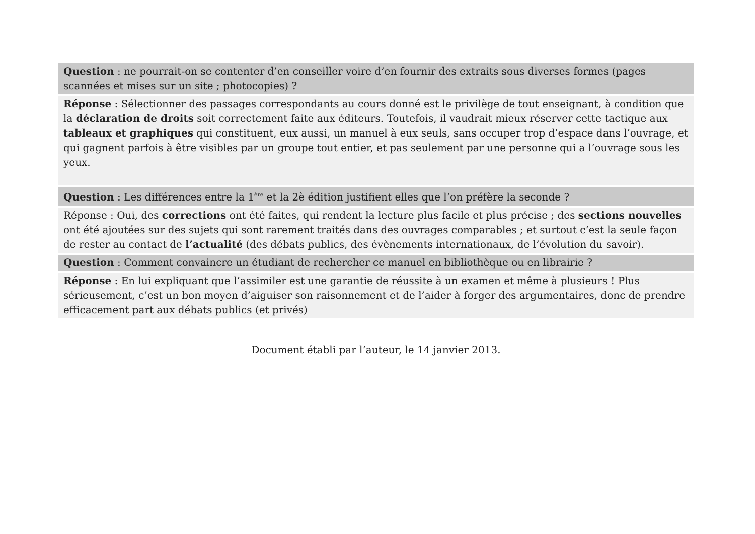Question : ne pourrait-on se contenter d’en conseiller voire d’en fournir des extraits sous diverses formes (pages scannées et mises sur un site ; photocopies) ?
Réponse : Sélectionner des passages correspondants au cours donné est le privilège de tout enseignant, à condition que la déclaration de droits soit correctement faite aux éditeurs. Toutefois, il vaudrait mieux réserver cette tactique aux tableaux et graphiques qui constituent, eux aussi, un manuel à eux seuls, sans occuper trop d’espace dans l’ouvrage, et qui gagnent parfois à être visibles par un groupe tout entier, et pas seulement par une personne qui a l’ouvrage sous les yeux.
Question : Les différences entre la 1<sup>ère</sup> et la 2è édition justifient elles que l’on préfère la seconde ?
Réponse : Oui, des corrections ont été faites, qui rendent la lecture plus facile et plus précise ; des sections nouvelles ont été ajoutées sur des sujets qui sont rarement traités dans des ouvrages comparables ; et surtout c’est la seule façon de rester au contact de l’actualité (des débats publics, des évènements internationaux, de l’évolution du savoir).
Question : Comment convaincre un étudiant de rechercher ce manuel en bibliothèque ou en librairie ?
Réponse : En lui expliquant que l’assimiler est une garantie de réussite à un examen et même à plusieurs ! Plus sérieusement, c’est un bon moyen d’aiguiser son raisonnement et de l’aider à forger des argumentaires, donc de prendre efficacement part aux débats publics (et privés)
Document établi par l’auteur, le 14 janvier 2013.